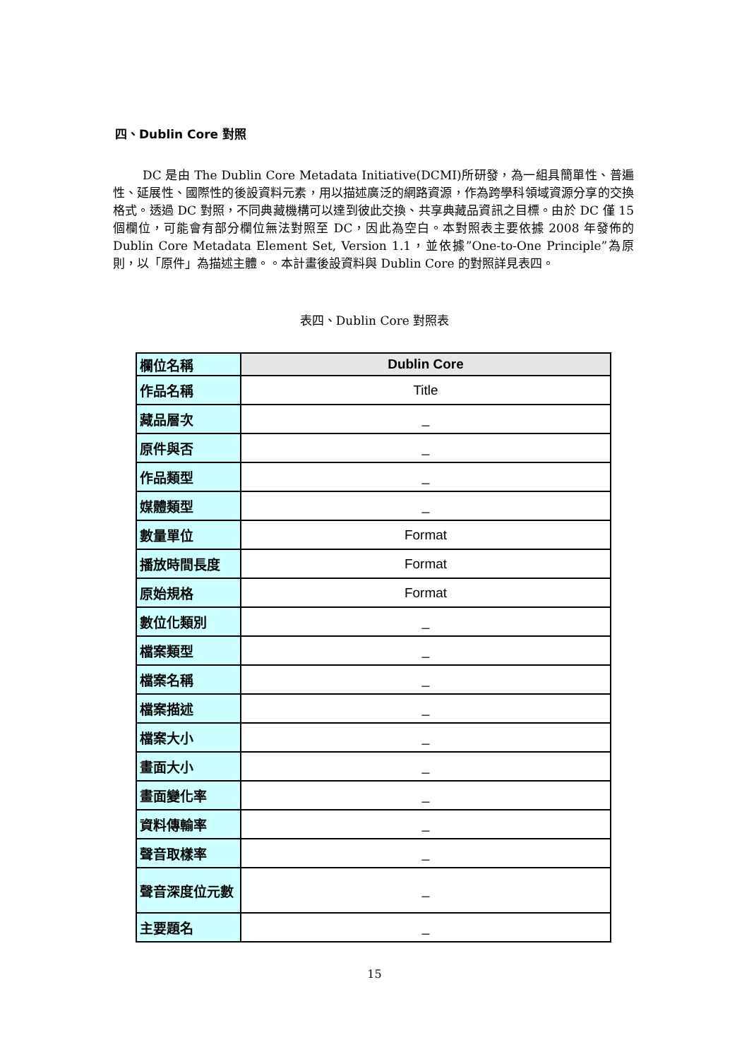四、Dublin Core 對照
DC 是由 The Dublin Core Metadata Initiative(DCMI)所研發，為一組具簡單性、普遍性、延展性、國際性的後設資料元素，用以描述廣泛的網路資源，作為跨學科領域資源分享的交換格式。透過 DC 對照，不同典藏機構可以達到彼此交換、共享典藏品資訊之目標。由於 DC 僅 15 個欄位，可能會有部分欄位無法對照至 DC，因此為空白。本對照表主要依據 2008 年發佈的 Dublin Core Metadata Element Set, Version 1.1，並依據”One-to-One Principle”為原則，以「原件」為描述主體。。本計畫後設資料與 Dublin Core 的對照詳見表四。
表四、Dublin Core 對照表
| 欄位名稱 | Dublin Core |
| --- | --- |
| 作品名稱 | Title |
| 藏品層次 | _ |
| 原件與否 | _ |
| 作品類型 | _ |
| 媒體類型 | _ |
| 數量單位 | Format |
| 播放時間長度 | Format |
| 原始規格 | Format |
| 數位化類別 | _ |
| 檔案類型 | _ |
| 檔案名稱 | _ |
| 檔案描述 | _ |
| 檔案大小 | _ |
| 畫面大小 | _ |
| 畫面變化率 | _ |
| 資料傳輸率 | _ |
| 聲音取樣率 | _ |
| 聲音深度位元數 | _ |
| 主要題名 | _ |
15